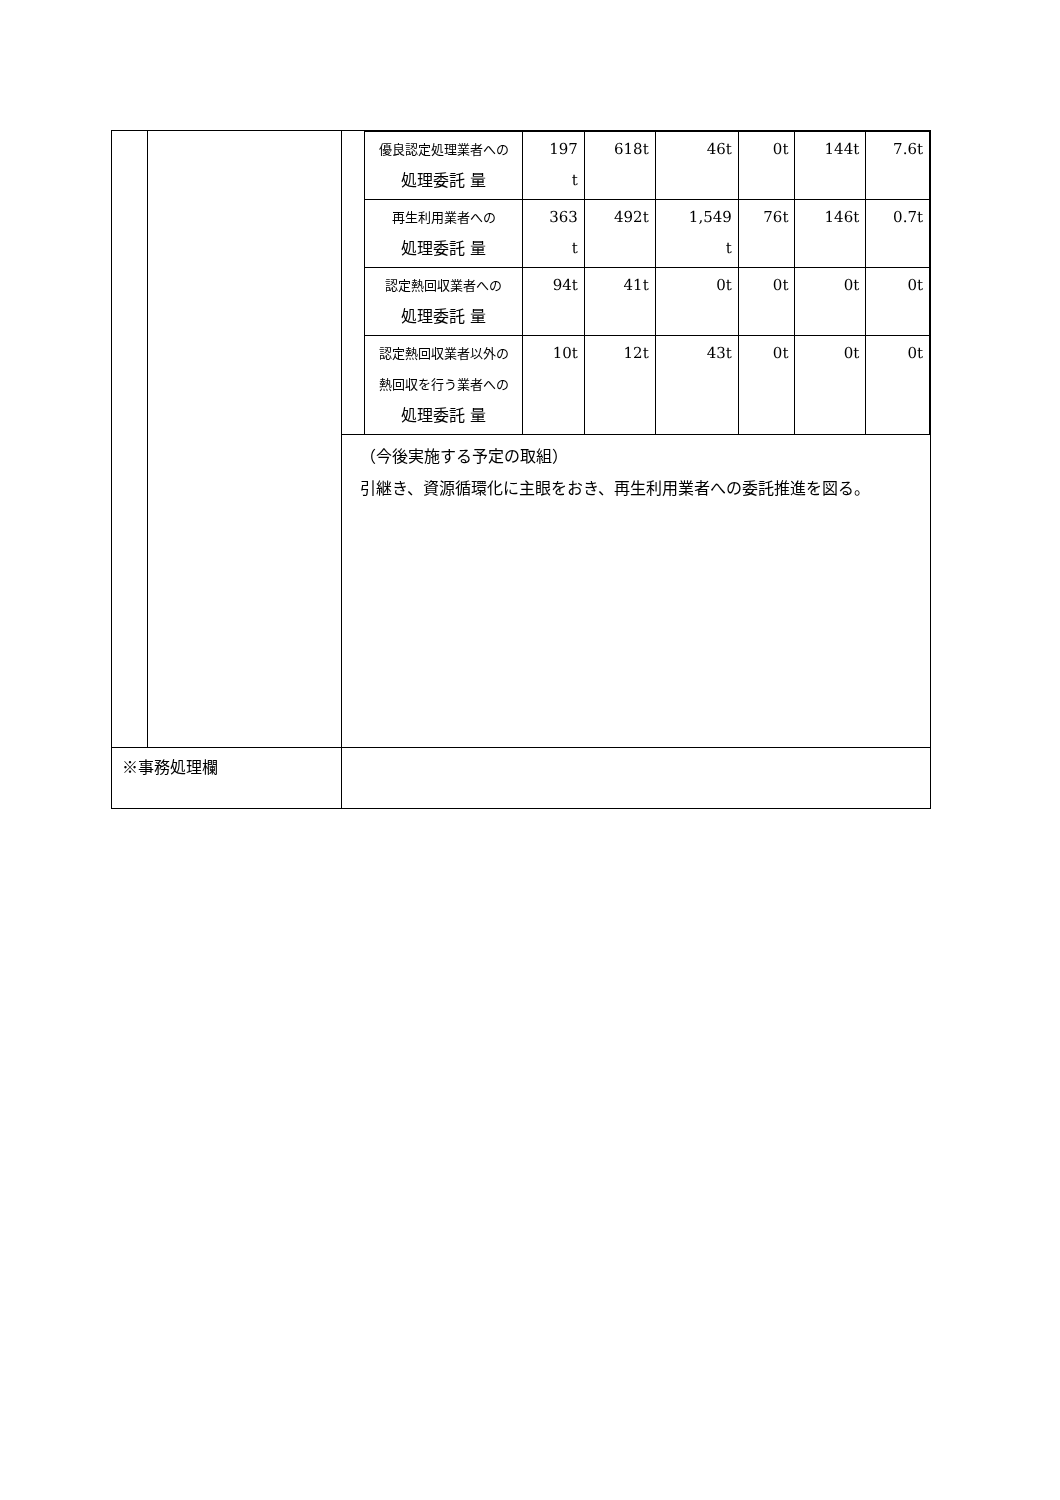| | | / / 優良認定処理業者への 処理委託 量 / 197 t / 618t / 46t / 0t / 144t / 7.6t / / / 再生利用業者への 処理委託 量 / 363 t / 492t / 1,549 t / 76t / 146t / 0.7t / / / 認定熱回収業者への 処理委託 量 / 94t / 41t / 0t / 0t / 0t / 0t / / / 認定熱回収業者以外の 熱回収を行う業者への 処理委託 量 / 10t / 12t / 43t / 0t / 0t / 0t / （今後実施する予定の取組） 引継き、資源循環化に主眼をおき、再生利用業者への委託推進を図る。 |
| ※事務処理欄 | | |